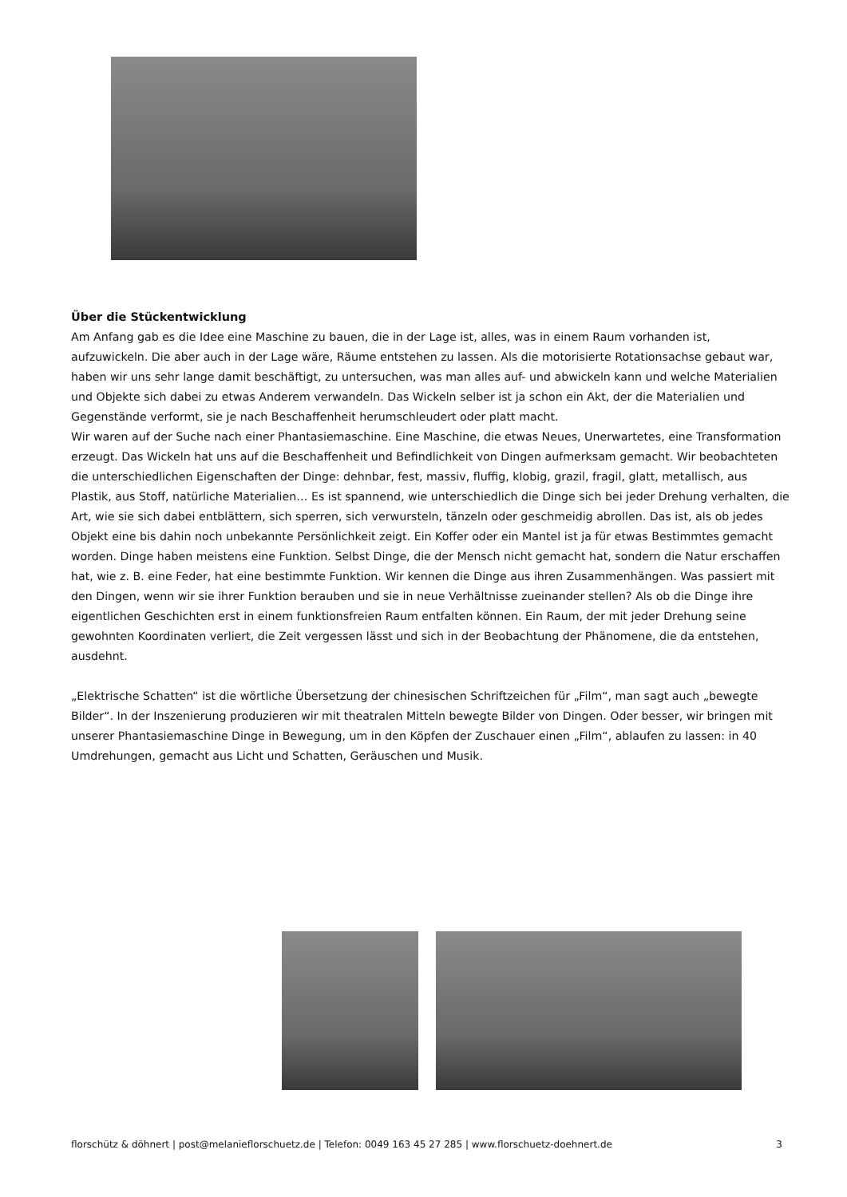Über die Stückentwicklung
Am Anfang gab es die Idee eine Maschine zu bauen, die in der Lage ist, alles, was in einem Raum vorhanden ist, aufzuwickeln. Die aber auch in der Lage wäre, Räume entstehen zu lassen. Als die motorisierte Rotationsachse gebaut war, haben wir uns sehr lange damit beschäftigt, zu untersuchen, was man alles auf- und abwickeln kann und welche Materialien und Objekte sich dabei zu etwas Anderem verwandeln. Das Wickeln selber ist ja schon ein Akt, der die Materialien und Gegenstände verformt, sie je nach Beschaffenheit herumschleudert oder platt macht.
Wir waren auf der Suche nach einer Phantasiemaschine. Eine Maschine, die etwas Neues, Unerwartetes, eine Transformation erzeugt. Das Wickeln hat uns auf die Beschaffenheit und Befindlichkeit von Dingen aufmerksam gemacht. Wir beobachteten die unterschiedlichen Eigenschaften der Dinge: dehnbar, fest, massiv, fluffig, klobig, grazil, fragil, glatt, metallisch, aus Plastik, aus Stoff, natürliche Materialien… Es ist spannend, wie unterschiedlich die Dinge sich bei jeder Drehung verhalten, die Art, wie sie sich dabei entblättern, sich sperren, sich verwursteln, tänzeln oder geschmeidig abrollen. Das ist, als ob jedes Objekt eine bis dahin noch unbekannte Persönlichkeit zeigt. Ein Koffer oder ein Mantel ist ja für etwas Bestimmtes gemacht worden. Dinge haben meistens eine Funktion. Selbst Dinge, die der Mensch nicht gemacht hat, sondern die Natur erschaffen hat, wie z. B. eine Feder, hat eine bestimmte Funktion. Wir kennen die Dinge aus ihren Zusammenhängen. Was passiert mit den Dingen, wenn wir sie ihrer Funktion berauben und sie in neue Verhältnisse zueinander stellen? Als ob die Dinge ihre eigentlichen Geschichten erst in einem funktionsfreien Raum entfalten können. Ein Raum, der mit jeder Drehung seine gewohnten Koordinaten verliert, die Zeit vergessen lässt und sich in der Beobachtung der Phänomene, die da entstehen, ausdehnt.
„Elektrische Schatten“ ist die wörtliche Übersetzung der chinesischen Schriftzeichen für „Film“, man sagt auch „bewegte Bilder“. In der Inszenierung produzieren wir mit theatralen Mitteln bewegte Bilder von Dingen. Oder besser, wir bringen mit unserer Phantasiemaschine Dinge in Bewegung, um in den Köpfen der Zuschauer einen „Film“, ablaufen zu lassen: in 40 Umdrehungen, gemacht aus Licht und Schatten, Geräuschen und Musik.
florschütz & döhnert | post@melanieflorschuetz.de | Telefon: 0049 163 45 27 285 | www.florschuetz-doehnert.de 3